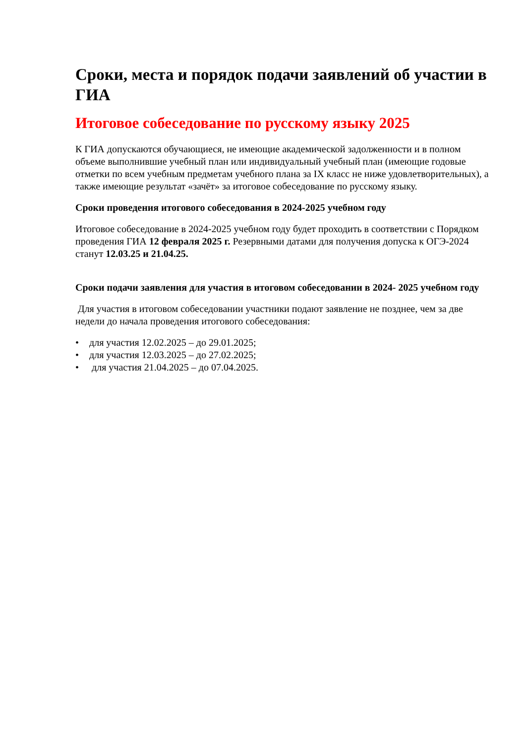Сроки, места и порядок подачи заявлений об участии в ГИА
Итоговое собеседование по русскому языку 2025
К ГИА допускаются обучающиеся, не имеющие академической задолженности и в полном объеме выполнившие учебный план или индивидуальный учебный план (имеющие годовые отметки по всем учебным предметам учебного плана за IX класс не ниже удовлетворительных), а также имеющие результат «зачёт» за итоговое собеседование по русскому языку.
Сроки проведения итогового собеседования в 2024-2025 учебном году
Итоговое собеседование в 2024-2025 учебном году будет проходить в соответствии с Порядком проведения ГИА 12 февраля 2025 г. Резервными датами для получения допуска к ОГЭ-2024 станут 12.03.25 и 21.04.25.
Сроки подачи заявления для участия в итоговом собеседовании в 2024- 2025 учебном году
Для участия в итоговом собеседовании участники подают заявление не позднее, чем за две недели до начала проведения итогового собеседования:
• для участия 12.02.2025 – до 29.01.2025;
• для участия 12.03.2025 – до 27.02.2025;
• для участия 21.04.2025 – до 07.04.2025.